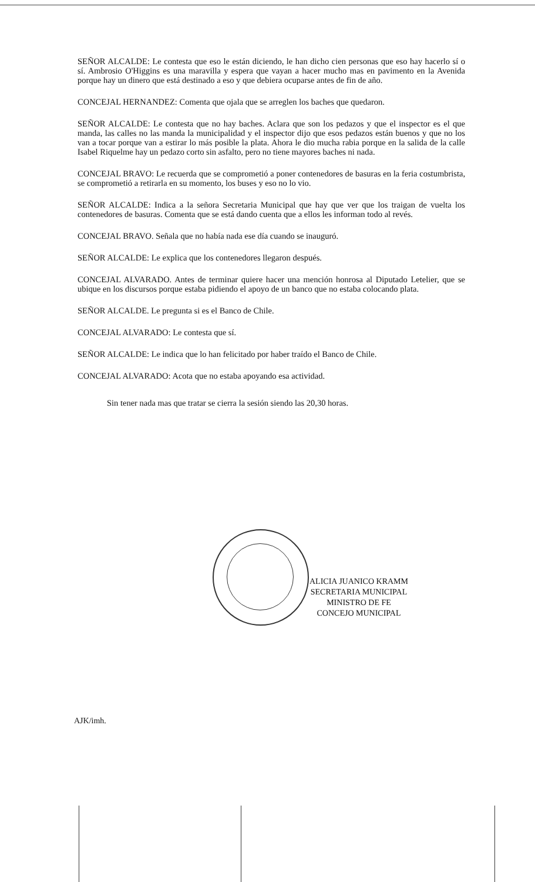SEÑOR ALCALDE: Le contesta que eso le están diciendo, le han dicho cien personas que eso hay hacerlo sí o sí. Ambrosio O'Higgins es una maravilla y espera que vayan a hacer mucho mas en pavimento en la Avenida porque hay un dinero que está destinado a eso y que debiera ocuparse antes de fin de año.
CONCEJAL HERNANDEZ: Comenta que ojala que se arreglen los baches que quedaron.
SEÑOR ALCALDE: Le contesta que no hay baches. Aclara que son los pedazos y que el inspector es el que manda, las calles no las manda la municipalidad y el inspector dijo que esos pedazos están buenos y que no los van a tocar porque van a estirar lo más posible la plata. Ahora le dio mucha rabia porque en la salida de la calle Isabel Riquelme hay un pedazo corto sin asfalto, pero no tiene mayores baches ni nada.
CONCEJAL BRAVO: Le recuerda que se comprometió a poner contenedores de basuras en la feria costumbrista, se comprometió a retirarla en su momento, los buses y eso no lo vio.
SEÑOR ALCALDE: Indica a la señora Secretaria Municipal que hay que ver que los traigan de vuelta los contenedores de basuras. Comenta que se está dando cuenta que a ellos les informan todo al revés.
CONCEJAL BRAVO. Señala que no había nada ese día cuando se inauguró.
SEÑOR ALCALDE: Le explica que los contenedores llegaron después.
CONCEJAL ALVARADO. Antes de terminar quiere hacer una mención honrosa al Diputado Letelier, que se ubique en los discursos porque estaba pidiendo el apoyo de un banco que no estaba colocando plata.
SEÑOR ALCALDE. Le pregunta si es el Banco de Chile.
CONCEJAL ALVARADO: Le contesta que sí.
SEÑOR ALCALDE: Le indica que lo han felicitado por haber traído el Banco de Chile.
CONCEJAL ALVARADO: Acota que no estaba apoyando esa actividad.
Sin tener nada mas que tratar se cierra la sesión siendo las 20,30 horas.
ALICIA JUANICO KRAMM
SECRETARIA MUNICIPAL
MINISTRO DE FE
CONCEJO MUNICIPAL
AJK/imh.